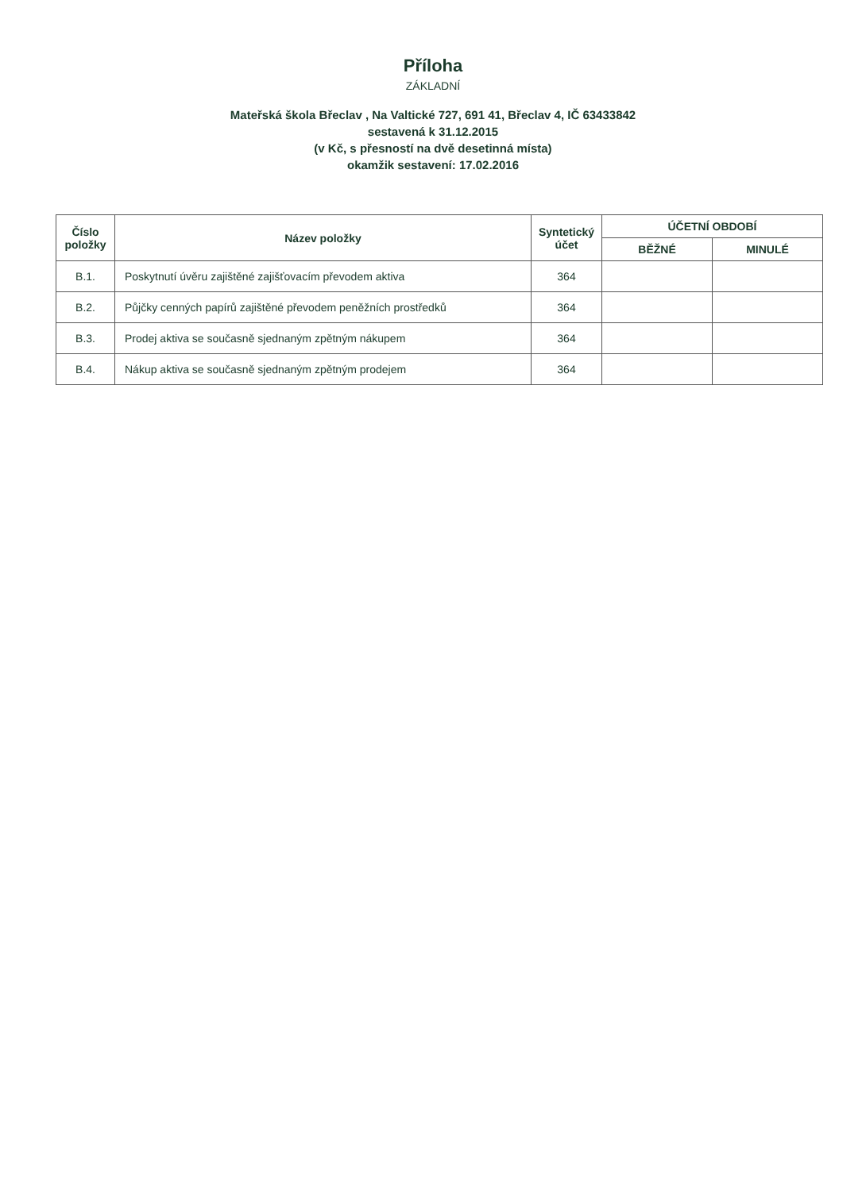Příloha
ZÁKLADNÍ
Mateřská škola Břeclav , Na Valtické 727, 691 41, Břeclav 4, IČ 63433842
sestavená k 31.12.2015
(v Kč, s přesností na dvě desetinná místa)
okamžik sestavení: 17.02.2016
| Číslo položky | Název položky | Syntetický účet | ÚČETNÍ OBDOBÍ | |
| --- | --- | --- | --- | --- |
| | | | BĚŽNÉ | MINULÉ |
| B.1. | Poskytnutí úvěru zajištěné zajišťovacím převodem aktiva | 364 | | |
| B.2. | Půjčky cenných papírů zajištěné převodem peněžních prostředků | 364 | | |
| B.3. | Prodej aktiva se současně sjednaným zpětným nákupem | 364 | | |
| B.4. | Nákup aktiva se současně sjednaným zpětným prodejem | 364 | | |